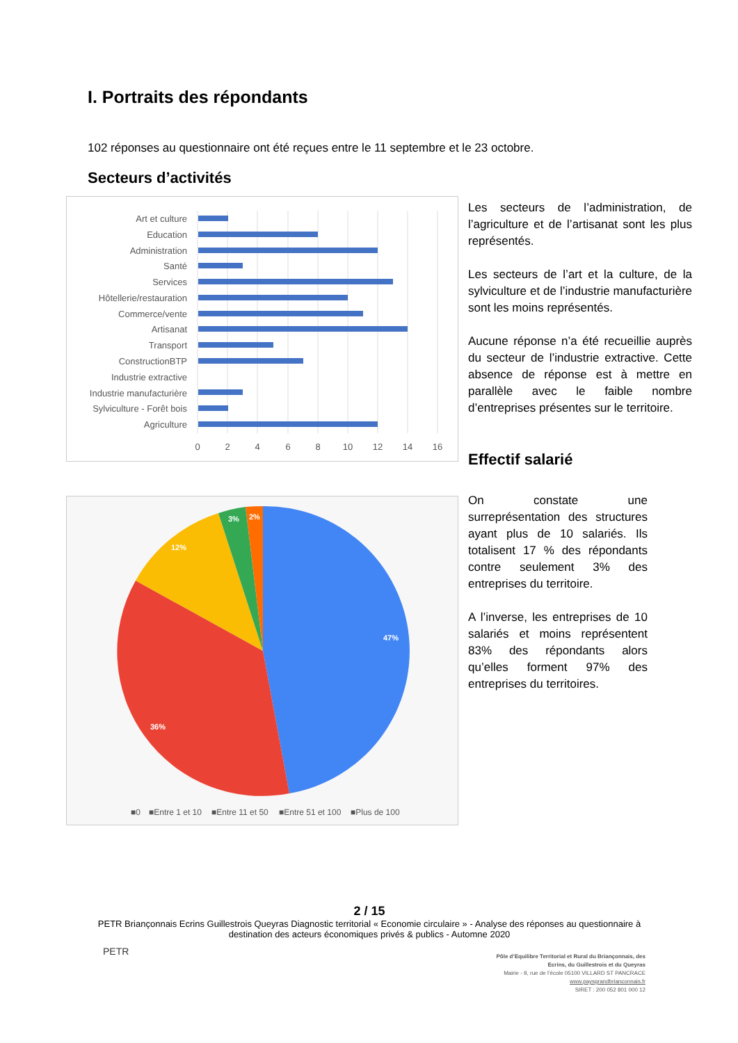I. Portraits des répondants
102 réponses au questionnaire ont été reçues entre le 11 septembre et le 23 octobre.
Secteurs d’activités
Art et culture
Education
Administration
Santé
Services
Hôtellerie/restauration
Commerce/vente
Artisanat
Transport
ConstructionBTP
Industrie extractive
Industrie manufacturière
Sylviculture - Forêt bois
Agriculture
0
2
4
6
8
10
12
14
16
Les secteurs de l’administration, de l’agriculture et de l’artisanat sont les plus représentés.
Les secteurs de l’art et la culture, de la sylviculture et de l’industrie manufacturière sont les moins représentés.
Aucune réponse n’a été recueillie auprès du secteur de l’industrie extractive. Cette absence de réponse est à mettre en parallèle avec le faible nombre d’entreprises présentes sur le territoire.
Effectif salarié
47%
36%
12%
3%
2%
■0
■Entre 1 et 10
■Entre 11 et 50
■Entre 51 et 100
■Plus de 100
On constate une surreprésentation des structures ayant plus de 10 salariés. Ils totalisent 17 % des répondants contre seulement 3% des entreprises du territoire.
A l’inverse, les entreprises de 10 salariés et moins représentent 83% des répondants alors qu’elles forment 97% des entreprises du territoires.
2 / 15
PETR Briançonnais Ecrins Guillestrois Queyras Diagnostic territorial « Economie circulaire » - Analyse des réponses au questionnaire à destination des acteurs économiques privés & publics - Automne 2020
PETR
Pôle d’Equilibre Territorial et Rural du Briançonnais, des Ecrins, du Guillestrois et du Queyras
Mairie - 9, rue de l’école 05100 VILLARD ST PANCRACE
www.paysgrandbrianconnais.fr
SIRET : 200 052 801 000 12